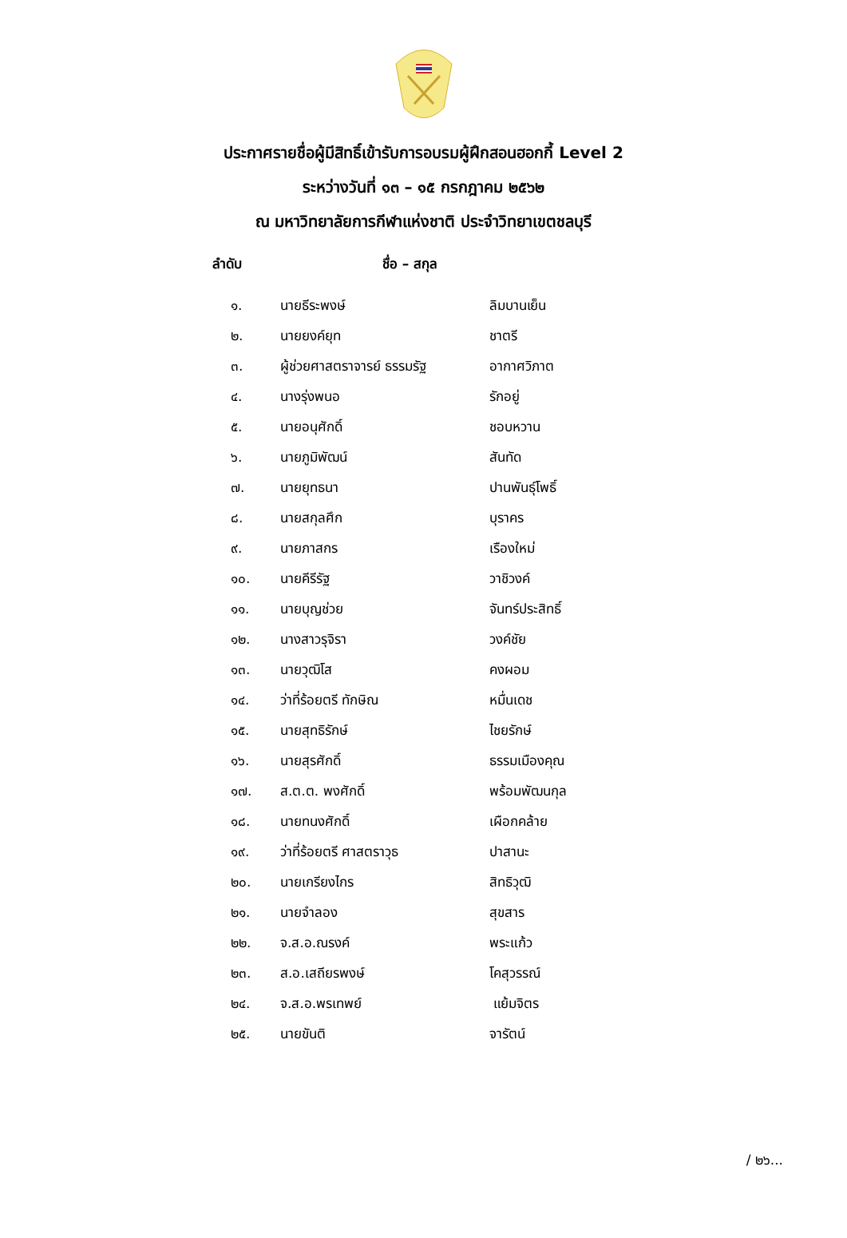ประกาศรายชื่อผู้มีสิทธิ์เข้ารับการอบรมผู้ฝึกสอนฮอกกี้ Level 2
ระหว่างวันที่ ๑๓ – ๑๕ กรกฎาคม ๒๕๖๒
ณ มหาวิทยาลัยการกีฬาแห่งชาติ ประจำวิทยาเขตชลบุรี
| ลำดับ ชื่อ – สกุล | | |
| --- | --- | --- |
| ๑. | นายธีระพงษ์ | ลิมบานเย็น |
| ๒. | นายยงค์ยุท | ชาตรี |
| ๓. | ผู้ช่วยศาสตราจารย์ ธรรมรัฐ | อากาศวิภาต |
| ๔. | นางรุ่งพนอ | รักอยู่ |
| ๕. | นายอนุศักดิ์ | ชอบหวาน |
| ๖. | นายภูมิพัฒน์ | สันทัด |
| ๗. | นายยุทธนา | ปานพันธุ์โพธิ์ |
| ๘. | นายสกุลศึก | บุราคร |
| ๙. | นายภาสกร | เรืองใหม่ |
| ๑๐. | นายคีรีรัฐ | วาชิวงค์ |
| ๑๑. | นายบุญช่วย | จันทร์ประสิทธิ์ |
| ๑๒. | นางสาวรุจิรา | วงค์ชัย |
| ๑๓. | นายวุฒิโส | คงผอม |
| ๑๔. | ว่าที่ร้อยตรี ทักษิณ | หมื่นเดช |
| ๑๕. | นายสุทธิรักษ์ | ไชยรักษ์ |
| ๑๖. | นายสุรศักดิ์ | ธรรมเมืองคุณ |
| ๑๗. | ส.ต.ต. พงศักดิ์ | พร้อมพัฒนกุล |
| ๑๘. | นายทนงศักดิ์ | เผือกคล้าย |
| ๑๙. | ว่าที่ร้อยตรี ศาสตราวุธ | ปาสานะ |
| ๒๐. | นายเกรียงไกร | สิทธิวุฒิ |
| ๒๑. | นายจำลอง | สุขสาร |
| ๒๒. | จ.ส.อ.ณรงค์ | พระแก้ว |
| ๒๓. | ส.อ.เสถียรพงษ์ | โคสุวรรณ์ |
| ๒๔. | จ.ส.อ.พรเทพย์ | แย้มจิตร |
| ๒๕. | นายขันติ | จารัตน์ |
/ ๒๖...